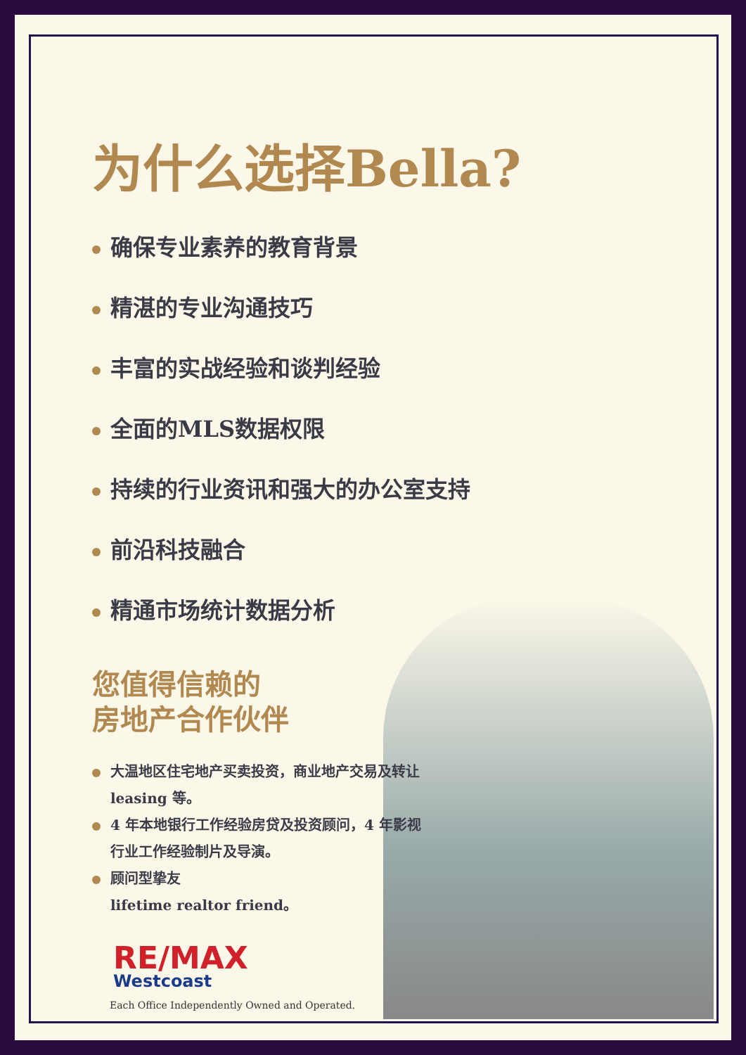为什么选择Bella?
确保专业素养的教育背景
精湛的专业沟通技巧
丰富的实战经验和谈判经验
全面的MLS数据权限
持续的行业资讯和强大的办公室支持
前沿科技融合
精通市场统计数据分析
您值得信赖的
房地产合作伙伴
大温地区住宅地产买卖投资，商业地产交易及转让 leasing 等。
4 年本地银行工作经验房贷及投资顾问，4 年影视行业工作经验制片及导演。
顾问型挚友
lifetime realtor friend。
RE/MAX
Westcoast
Each Office Independently Owned and Operated.